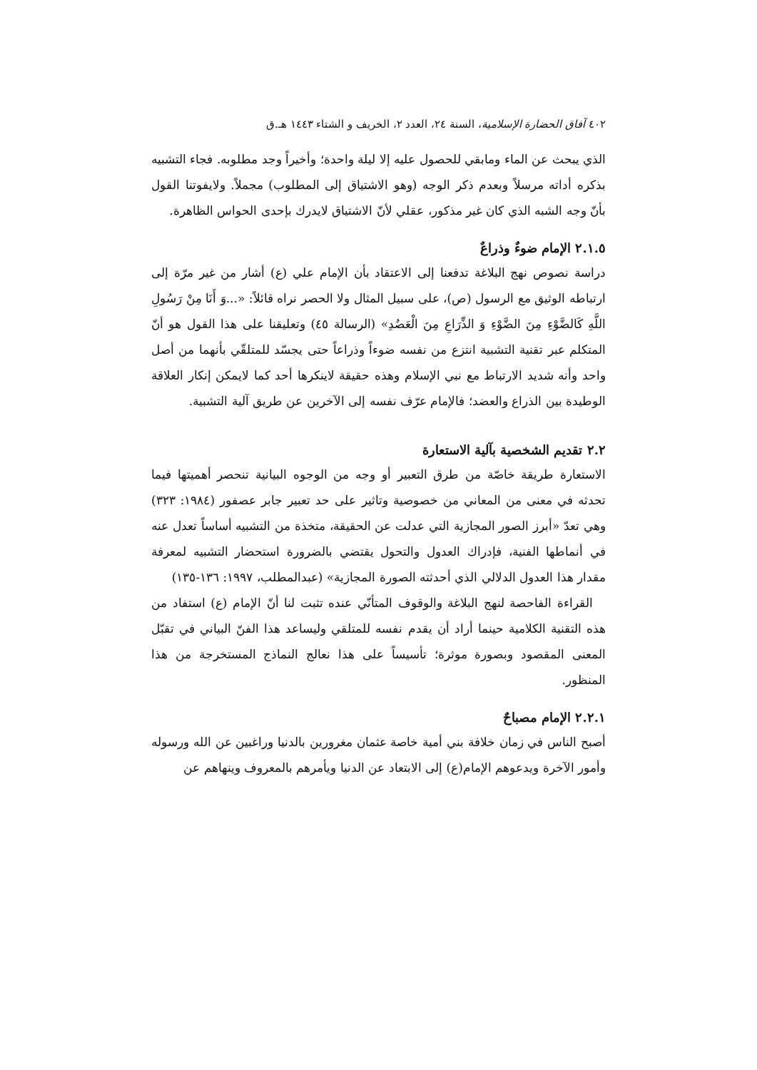٤٠٢ آفاق الحضارة الإسلامية، السنة ٢٤، العدد ٢، الخريف و الشتاء ١٤٤٣ هـ.ق
الذي يبحث عن الماء ومابقي للحصول عليه إلا ليلة واحدة؛ وأخيراً وجد مطلوبه. فجاء التشبيه بذكره أداته مرسلاً وبعدم ذكر الوجه (وهو الاشتياق إلى المطلوب) مجملاً. ولايفوتنا القول بأنّ وجه الشبه الذي كان غير مذكور، عقلي لأنّ الاشتياق لايدرك بإحدى الحواس الظاهرة.
٢.١.٥ الإمام ضوءٌ وذراعٌ
دراسة نصوص نهج البلاغة تدفعنا إلى الاعتقاد بأن الإمام علي (ع) أشار من غير مرّة إلى ارتباطه الوثيق مع الرسول (ص)، على سبيل المثال ولا الحصر نراه قائلاً: «...وَ أَنَا مِنْ رَسُولِ اللَّهِ كَالضَّوْءِ مِنَ الضَّوْءِ وَ الذِّرَاعِ مِنَ الْعَضُدِ» (الرسالة ٤٥) وتعليقنا على هذا القول هو أنّ المتكلم عبر تقنية التشبية انتزع من نفسه ضوءاً وذراعاً حتى يجسّد للمتلقّي بأنهما من أصل واحد وأنه شديد الارتباط مع نبي الإسلام وهذه حقيقة لاينكرها أحد كما لايمكن إنكار العلاقة الوطيدة بين الذراع والعضد؛ فالإمام عرّف نفسه إلى الآخرين عن طريق آلية التشبية.
٢.٢ تقديم الشخصية بآلية الاستعارة
الاستعارة طريقة خاصّة من طرق التعبير أو وجه من الوجوه البيانية تنحصر أهميتها فيما تحدثه في معنى من المعاني من خصوصية وتاثير على حد تعبير جابر عصفور (١٩٨٤: ٣٢٣) وهي تعدّ «أبرز الصور المجازية التي عدلت عن الحقيقة، متخذة من التشبيه أساساً تعدل عنه في أنماطها الفنية، فإدراك العدول والتحول يقتضي بالضرورة استحضار التشبيه لمعرفة مقدار هذا العدول الدلالي الذي أحدثته الصورة المجازية» (عبدالمطلب، ١٩٩٧: ١٣٦-١٣٥)
القراءة الفاحصة لنهج البلاغة والوقوف المتأنّي عنده تثبت لنا أنّ الإمام (ع) استفاد من هذه التقنية الكلامية حينما أراد أن يقدم نفسه للمتلقي وليساعد هذا الفنّ البياني في تقبّل المعنى المقصود وبصورة موثرة؛ تأسيساً على هذا نعالج النماذج المستخرجة من هذا المنظور.
٢.٢.١ الإمام مصباحٌ
أصبح الناس في زمان خلافة بني أمية خاصة عثمان مغرورين بالدنيا وراغبين عن الله ورسوله وأمور الآخرة ويدعوهم الإمام(ع) إلى الابتعاد عن الدنيا ويأمرهم بالمعروف وينهاهم عن